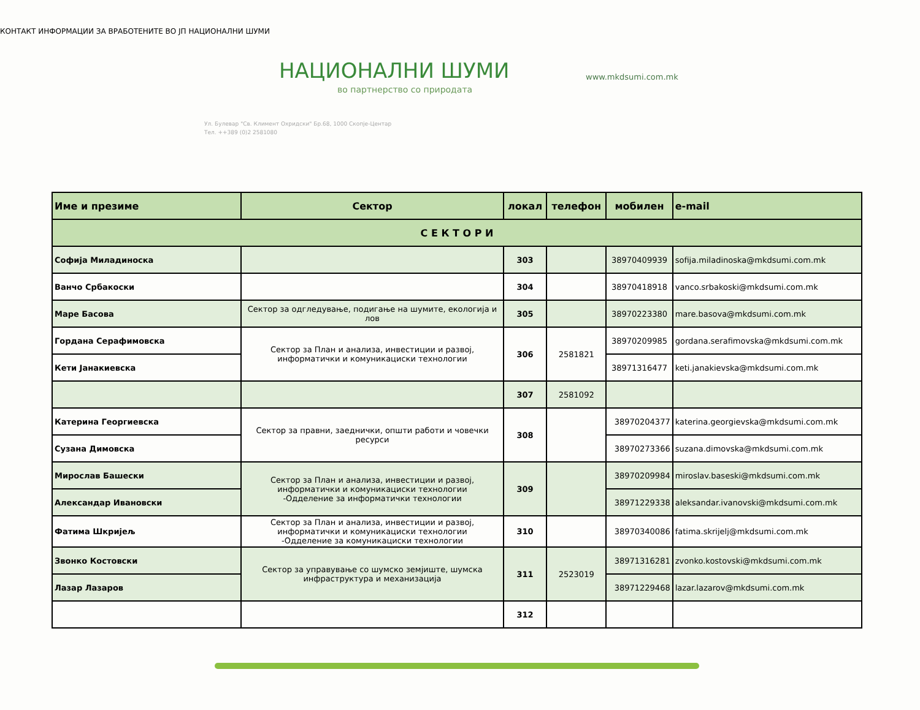КОНТАКТ ИНФОРМАЦИИ ЗА ВРАБОТЕНИТЕ ВО ЈП НАЦИОНАЛНИ ШУМИ
НАЦИОНАЛНИ ШУМИ
во партнерство со природата
Ул. Булевар "Св. Климент Охридски" Бр.68, 1000 Скопје-Центар
Тел. ++389 (0)2 2581080
www.mkdsumi.com.mk
| Име и презиме | Сектор | локал | телефон | мобилен | e-mail |
| --- | --- | --- | --- | --- | --- |
| С Е К Т О Р И | | | | | |
| Софија Миладиноска | | 303 | | 38970409939 | sofija.miladinoska@mkdsumi.com.mk |
| Ванчо Србакоски | | 304 | | 38970418918 | vanco.srbakoski@mkdsumi.com.mk |
| Маре Басова | Сектор за одгледување, подигање на шумите, екологија и лов | 305 | | 38970223380 | mare.basova@mkdsumi.com.mk |
| Гордана Серафимовска | Сектор за План и анализа, инвестиции и развој, информатички и комуникациски технологии | 306 | 2581821 | 38970209985 | gordana.serafimovska@mkdsumi.com.mk |
| Кети Јанакиевска | | | | 38971316477 | keti.janakievska@mkdsumi.com.mk |
| | | 307 | 2581092 | | |
| Катерина Георгиевска | Сектор за правни, заеднички, општи работи и човечки ресурси | 308 | | 38970204377 | katerina.georgievska@mkdsumi.com.mk |
| Сузана Димовска | | | | 38970273366 | suzana.dimovska@mkdsumi.com.mk |
| Мирослав Башески | Сектор за План и анализа, инвестиции и развој, информатички и комуникациски технологии -Одделение за информатички технологии | 309 | | 38970209984 | miroslav.baseski@mkdsumi.com.mk |
| Александар Ивановски | | | | 38971229338 | aleksandar.ivanovski@mkdsumi.com.mk |
| Фатима Шкријељ | Сектор за План и анализа, инвестиции и развој, информатички и комуникациски технологии -Одделение за комуникациски технологии | 310 | | 38970340086 | fatima.skrijelj@mkdsumi.com.mk |
| Звонко Костовски | Сектор за управување со шумско земјиште, шумска инфраструктура и механизација | 311 | 2523019 | 38971316281 | zvonko.kostovski@mkdsumi.com.mk |
| Лазар Лазаров | | | | 38971229468 | lazar.lazarov@mkdsumi.com.mk |
| | | 312 | | | |